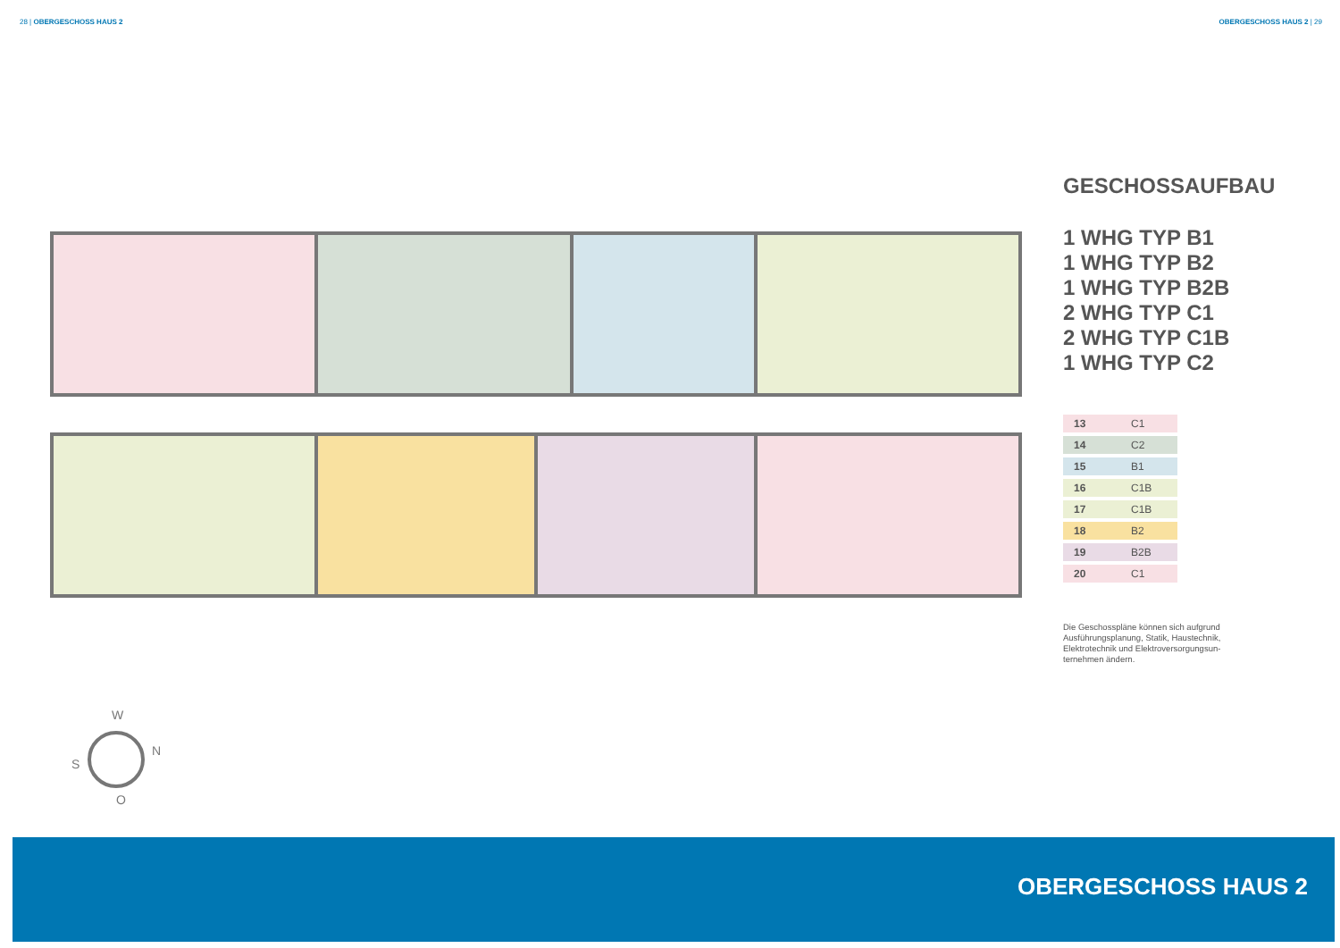28 | OBERGESCHOSS HAUS 2 OBERGESCHOSS HAUS 2 | 29
GESCHOSSAUFBAU
1 WHG TYP B1
1 WHG TYP B2
1 WHG TYP B2B
2 WHG TYP C1
2 WHG TYP C1B
1 WHG TYP C2
| 13 | C1 |
| 14 | C2 |
| 15 | B1 |
| 16 | C1B |
| 17 | C1B |
| 18 | B2 |
| 19 | B2B |
| 20 | C1 |
Die Geschosspläne können sich aufgrund Ausführungsplanung, Statik, Haustechnik, Elektrotechnik und Elektroversorgungsun-ternehmen ändern.
W
N
S
O
OBERGESCHOSS HAUS 2